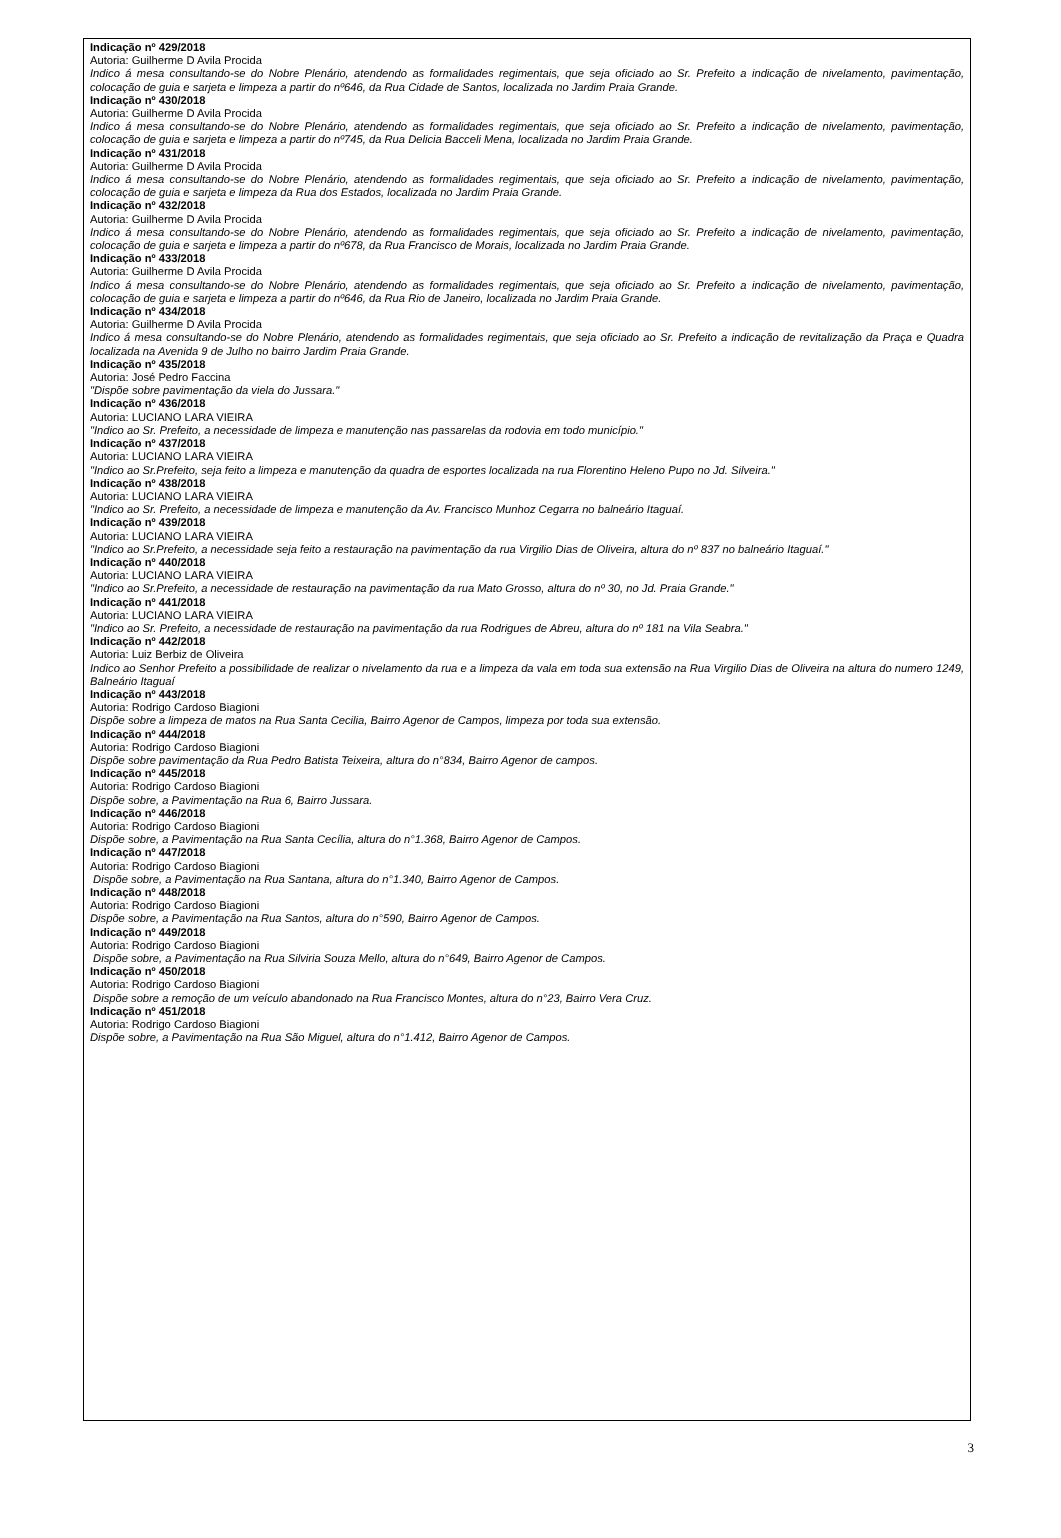Indicação nº 429/2018
Autoria: Guilherme D Avila Procida
Indico á mesa consultando-se do Nobre Plenário, atendendo as formalidades regimentais, que seja oficiado ao Sr. Prefeito a indicação de nivelamento, pavimentação, colocação de guia e sarjeta e limpeza a partir do nº646, da Rua Cidade de Santos, localizada no Jardim Praia Grande.
Indicação nº 430/2018
Autoria: Guilherme D Avila Procida
Indico á mesa consultando-se do Nobre Plenário, atendendo as formalidades regimentais, que seja oficiado ao Sr. Prefeito a indicação de nivelamento, pavimentação, colocação de guia e sarjeta e limpeza a partir do nº745, da Rua Delicia Bacceli Mena, localizada no Jardim Praia Grande.
Indicação nº 431/2018
Autoria: Guilherme D Avila Procida
Indico á mesa consultando-se do Nobre Plenário, atendendo as formalidades regimentais, que seja oficiado ao Sr. Prefeito a indicação de nivelamento, pavimentação, colocação de guia e sarjeta e limpeza da Rua dos Estados, localizada no Jardim Praia Grande.
Indicação nº 432/2018
Autoria: Guilherme D Avila Procida
Indico á mesa consultando-se do Nobre Plenário, atendendo as formalidades regimentais, que seja oficiado ao Sr. Prefeito a indicação de nivelamento, pavimentação, colocação de guia e sarjeta e limpeza a partir do nº678, da Rua Francisco de Morais, localizada no Jardim Praia Grande.
Indicação nº 433/2018
Autoria: Guilherme D Avila Procida
Indico á mesa consultando-se do Nobre Plenário, atendendo as formalidades regimentais, que seja oficiado ao Sr. Prefeito a indicação de nivelamento, pavimentação, colocação de guia e sarjeta e limpeza a partir do nº646, da Rua Rio de Janeiro, localizada no Jardim Praia Grande.
Indicação nº 434/2018
Autoria: Guilherme D Avila Procida
Indico á mesa consultando-se do Nobre Plenário, atendendo as formalidades regimentais, que seja oficiado ao Sr. Prefeito a indicação de revitalização da Praça e Quadra localizada na Avenida 9 de Julho no bairro Jardim Praia Grande.
Indicação nº 435/2018
Autoria: José Pedro Faccina
"Dispõe sobre pavimentação da viela do Jussara."
Indicação nº 436/2018
Autoria: LUCIANO LARA VIEIRA
"Indico ao Sr. Prefeito, a necessidade de limpeza e manutenção nas passarelas da rodovia em todo município."
Indicação nº 437/2018
Autoria: LUCIANO LARA VIEIRA
"Indico ao Sr.Prefeito, seja feito a limpeza e manutenção da quadra de esportes localizada na rua Florentino Heleno Pupo no Jd. Silveira."
Indicação nº 438/2018
Autoria: LUCIANO LARA VIEIRA
"Indico ao Sr. Prefeito, a necessidade de limpeza e manutenção da Av. Francisco Munhoz Cegarra no balneário Itaguaí.
Indicação nº 439/2018
Autoria: LUCIANO LARA VIEIRA
"Indico ao Sr.Prefeito, a necessidade seja feito a restauração na pavimentação da rua Virgilio Dias de Oliveira, altura do nº 837 no balneário Itaguaí."
Indicação nº 440/2018
Autoria: LUCIANO LARA VIEIRA
"Indico ao Sr.Prefeito, a necessidade de restauração na pavimentação da rua Mato Grosso, altura do nº 30, no Jd. Praia Grande."
Indicação nº 441/2018
Autoria: LUCIANO LARA VIEIRA
"Indico ao Sr. Prefeito, a necessidade de restauração na pavimentação da rua Rodrigues de Abreu, altura do nº 181 na Vila Seabra."
Indicação nº 442/2018
Autoria: Luiz Berbiz de Oliveira
Indico ao Senhor Prefeito a possibilidade de realizar o nivelamento da rua e a limpeza da vala em toda sua extensão na Rua Virgilio Dias de Oliveira na altura do numero 1249, Balneário Itaguaí
Indicação nº 443/2018
Autoria: Rodrigo Cardoso Biagioni
Dispõe sobre a limpeza de matos na Rua Santa Cecilia, Bairro Agenor de Campos, limpeza por toda sua extensão.
Indicação nº 444/2018
Autoria: Rodrigo Cardoso Biagioni
Dispõe sobre pavimentação da Rua Pedro Batista Teixeira, altura do n°834, Bairro Agenor de campos.
Indicação nº 445/2018
Autoria: Rodrigo Cardoso Biagioni
Dispõe sobre, a Pavimentação na Rua 6, Bairro Jussara.
Indicação nº 446/2018
Autoria: Rodrigo Cardoso Biagioni
Dispõe sobre, a Pavimentação na Rua Santa Cecília, altura do n°1.368, Bairro Agenor de Campos.
Indicação nº 447/2018
Autoria: Rodrigo Cardoso Biagioni
Dispõe sobre, a Pavimentação na Rua Santana, altura do n°1.340, Bairro Agenor de Campos.
Indicação nº 448/2018
Autoria: Rodrigo Cardoso Biagioni
Dispõe sobre, a Pavimentação na Rua Santos, altura do n°590, Bairro Agenor de Campos.
Indicação nº 449/2018
Autoria: Rodrigo Cardoso Biagioni
Dispõe sobre, a Pavimentação na Rua Silviria Souza Mello, altura do n°649, Bairro Agenor de Campos.
Indicação nº 450/2018
Autoria: Rodrigo Cardoso Biagioni
Dispõe sobre a remoção de um veículo abandonado na Rua Francisco Montes, altura do n°23, Bairro Vera Cruz.
Indicação nº 451/2018
Autoria: Rodrigo Cardoso Biagioni
Dispõe sobre, a Pavimentação na Rua São Miguel, altura do n°1.412, Bairro Agenor de Campos.
3